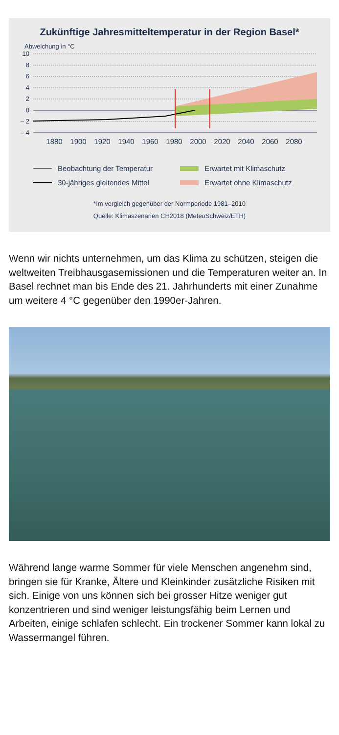Zukünftige Jahresmitteltemperatur in der Region Basel*
Abweichung in °C
10
8
6
4
2
0
– 2
– 4
1880
1900
1920
1940
1960
1980
2000
2020
2040
2060
2080
Beobachtung der Temperatur
Erwartet mit Klimaschutz
30-jähriges gleitendes Mittel
Erwartet ohne Klimaschutz
*Im vergleich gegenüber der Normperiode 1981–2010
Quelle: Klimaszenarien CH2018 (MeteoSchweiz/ETH)
Wenn wir nichts unternehmen, um das Klima zu schützen, steigen die weltweiten Treibhausgasemissionen und die Temperaturen weiter an. In Basel rechnet man bis Ende des 21. Jahrhunderts mit einer Zunahme um weitere 4 °C gegenüber den 1990er-Jahren.
Während lange warme Sommer für viele Menschen angenehm sind, bringen sie für Kranke, Ältere und Kleinkinder zusätzliche Risiken mit sich. Einige von uns können sich bei grosser Hitze weniger gut konzentrieren und sind weniger leistungsfähig beim Lernen und Arbeiten, einige schlafen schlecht. Ein trockener Sommer kann lokal zu Wassermangel führen.